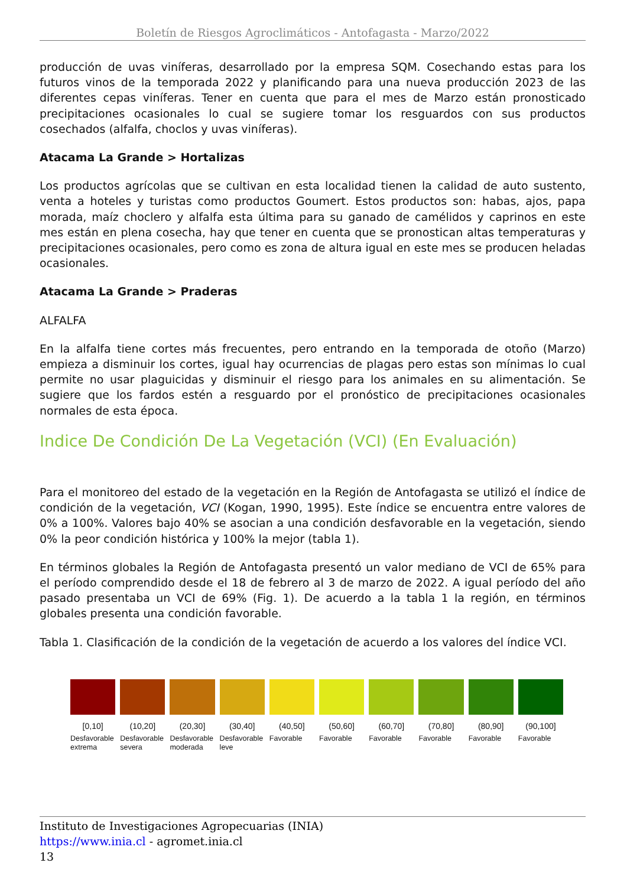Boletín de Riesgos Agroclimáticos - Antofagasta - Marzo/2022
producción de uvas viníferas, desarrollado por la empresa SQM. Cosechando estas para los futuros vinos de la temporada 2022 y planificando para una nueva producción 2023 de las diferentes cepas viníferas. Tener en cuenta que para el mes de Marzo están pronosticado precipitaciones ocasionales lo cual se sugiere tomar los resguardos con sus productos cosechados (alfalfa, choclos y uvas viníferas).
Atacama La Grande > Hortalizas
Los productos agrícolas que se cultivan en esta localidad tienen la calidad de auto sustento, venta a hoteles y turistas como productos Goumert. Estos productos son: habas, ajos, papa morada, maíz choclero y alfalfa esta última para su ganado de camélidos y caprinos en este mes están en plena cosecha, hay que tener en cuenta que se pronostican altas temperaturas y precipitaciones ocasionales, pero como es zona de altura igual en este mes se producen heladas ocasionales.
Atacama La Grande > Praderas
ALFALFA
En la alfalfa tiene cortes más frecuentes, pero entrando en la temporada de otoño (Marzo) empieza a disminuir los cortes, igual hay ocurrencias de plagas pero estas son mínimas lo cual permite no usar plaguicidas y disminuir el riesgo para los animales en su alimentación. Se sugiere que los fardos estén a resguardo por el pronóstico de precipitaciones ocasionales normales de esta época.
Indice De Condición De La Vegetación (VCI) (En Evaluación)
Para el monitoreo del estado de la vegetación en la Región de Antofagasta se utilizó el índice de condición de la vegetación, VCI (Kogan, 1990, 1995). Este índice se encuentra entre valores de 0% a 100%. Valores bajo 40% se asocian a una condición desfavorable en la vegetación, siendo 0% la peor condición histórica y 100% la mejor (tabla 1).
En términos globales la Región de Antofagasta presentó un valor mediano de VCI de 65% para el período comprendido desde el 18 de febrero al 3 de marzo de 2022. A igual período del año pasado presentaba un VCI de 69% (Fig. 1). De acuerdo a la tabla 1 la región, en términos globales presenta una condición favorable.
Tabla 1. Clasificación de la condición de la vegetación de acuerdo a los valores del índice VCI.
[0,10]
Desfavorable extrema
(10,20]
Desfavorable severa
(20,30]
Desfavorable moderada
(30,40]
Desfavorable leve
(40,50]
Favorable
(50,60]
Favorable
(60,70]
Favorable
(70,80]
Favorable
(80,90]
Favorable
(90,100]
Favorable
Instituto de Investigaciones Agropecuarias (INIA)
https://www.inia.cl - agromet.inia.cl
13